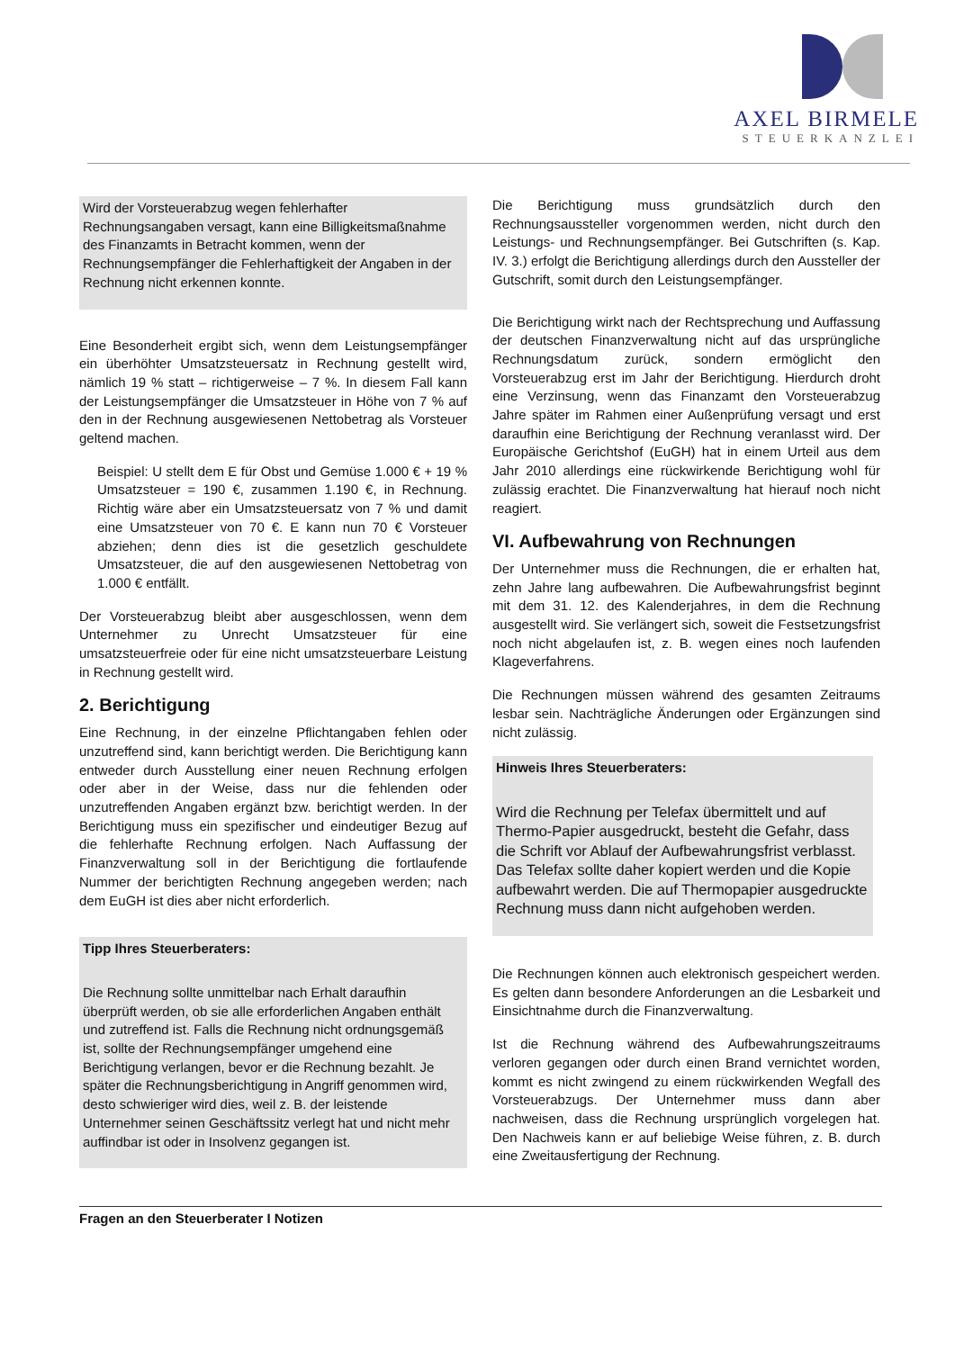AXEL BIRMELE
STEUERKANZLEI
Wird der Vorsteuerabzug wegen fehlerhafter Rechnungsangaben versagt, kann eine Billigkeitsmaßnahme des Finanzamts in Betracht kommen, wenn der Rechnungsempfänger die Fehlerhaftigkeit der Angaben in der Rechnung nicht erkennen konnte.
Eine Besonderheit ergibt sich, wenn dem Leistungsempfänger ein überhöhter Umsatzsteuersatz in Rechnung gestellt wird, nämlich 19 % statt – richtigerweise – 7 %. In diesem Fall kann der Leistungsempfänger die Umsatzsteuer in Höhe von 7 % auf den in der Rechnung ausgewiesenen Nettobetrag als Vorsteuer geltend machen.
Beispiel: U stellt dem E für Obst und Gemüse 1.000 € + 19 % Umsatzsteuer = 190 €, zusammen 1.190 €, in Rechnung. Richtig wäre aber ein Umsatzsteuersatz von 7 % und damit eine Umsatzsteuer von 70 €. E kann nun 70 € Vorsteuer abziehen; denn dies ist die gesetzlich geschuldete Umsatzsteuer, die auf den ausgewiesenen Nettobetrag von 1.000 € entfällt.
Der Vorsteuerabzug bleibt aber ausgeschlossen, wenn dem Unternehmer zu Unrecht Umsatzsteuer für eine umsatzsteuerfreie oder für eine nicht umsatzsteuerbare Leistung in Rechnung gestellt wird.
2. Berichtigung
Eine Rechnung, in der einzelne Pflichtangaben fehlen oder unzutreffend sind, kann berichtigt werden. Die Berichtigung kann entweder durch Ausstellung einer neuen Rechnung erfolgen oder aber in der Weise, dass nur die fehlenden oder unzutreffenden Angaben ergänzt bzw. berichtigt werden. In der Berichtigung muss ein spezifischer und eindeutiger Bezug auf die fehlerhafte Rechnung erfolgen. Nach Auffassung der Finanzverwaltung soll in der Berichtigung die fortlaufende Nummer der berichtigten Rechnung angegeben werden; nach dem EuGH ist dies aber nicht erforderlich.
Tipp Ihres Steuerberaters:
Die Rechnung sollte unmittelbar nach Erhalt daraufhin überprüft werden, ob sie alle erforderlichen Angaben enthält und zutreffend ist. Falls die Rechnung nicht ordnungsgemäß ist, sollte der Rechnungsempfänger umgehend eine Berichtigung verlangen, bevor er die Rechnung bezahlt. Je später die Rechnungsberichtigung in Angriff genommen wird, desto schwieriger wird dies, weil z. B. der leistende Unternehmer seinen Geschäftssitz verlegt hat und nicht mehr auffindbar ist oder in Insolvenz gegangen ist.
Die Berichtigung muss grundsätzlich durch den Rechnungsaussteller vorgenommen werden, nicht durch den Leistungs- und Rechnungsempfänger. Bei Gutschriften (s. Kap. IV. 3.) erfolgt die Berichtigung allerdings durch den Aussteller der Gutschrift, somit durch den Leistungsempfänger.
Die Berichtigung wirkt nach der Rechtsprechung und Auffassung der deutschen Finanzverwaltung nicht auf das ursprüngliche Rechnungsdatum zurück, sondern ermöglicht den Vorsteuerabzug erst im Jahr der Berichtigung. Hierdurch droht eine Verzinsung, wenn das Finanzamt den Vorsteuerabzug Jahre später im Rahmen einer Außenprüfung versagt und erst daraufhin eine Berichtigung der Rechnung veranlasst wird. Der Europäische Gerichtshof (EuGH) hat in einem Urteil aus dem Jahr 2010 allerdings eine rückwirkende Berichtigung wohl für zulässig erachtet. Die Finanzverwaltung hat hierauf noch nicht reagiert.
VI. Aufbewahrung von Rechnungen
Der Unternehmer muss die Rechnungen, die er erhalten hat, zehn Jahre lang aufbewahren. Die Aufbewahrungsfrist beginnt mit dem 31. 12. des Kalenderjahres, in dem die Rechnung ausgestellt wird. Sie verlängert sich, soweit die Festsetzungsfrist noch nicht abgelaufen ist, z. B. wegen eines noch laufenden Klageverfahrens.
Die Rechnungen müssen während des gesamten Zeitraums lesbar sein. Nachträgliche Änderungen oder Ergänzungen sind nicht zulässig.
Hinweis Ihres Steuerberaters:
Wird die Rechnung per Telefax übermittelt und auf Thermo-Papier ausgedruckt, besteht die Gefahr, dass die Schrift vor Ablauf der Aufbewahrungsfrist verblasst. Das Telefax sollte daher kopiert werden und die Kopie aufbewahrt werden. Die auf Thermopapier ausgedruckte Rechnung muss dann nicht aufgehoben werden.
Die Rechnungen können auch elektronisch gespeichert werden. Es gelten dann besondere Anforderungen an die Lesbarkeit und Einsichtnahme durch die Finanzverwaltung.
Ist die Rechnung während des Aufbewahrungszeitraums verloren gegangen oder durch einen Brand vernichtet worden, kommt es nicht zwingend zu einem rückwirkenden Wegfall des Vorsteuerabzugs. Der Unternehmer muss dann aber nachweisen, dass die Rechnung ursprünglich vorgelegen hat. Den Nachweis kann er auf beliebige Weise führen, z. B. durch eine Zweitausfertigung der Rechnung.
Fragen an den Steuerberater I Notizen